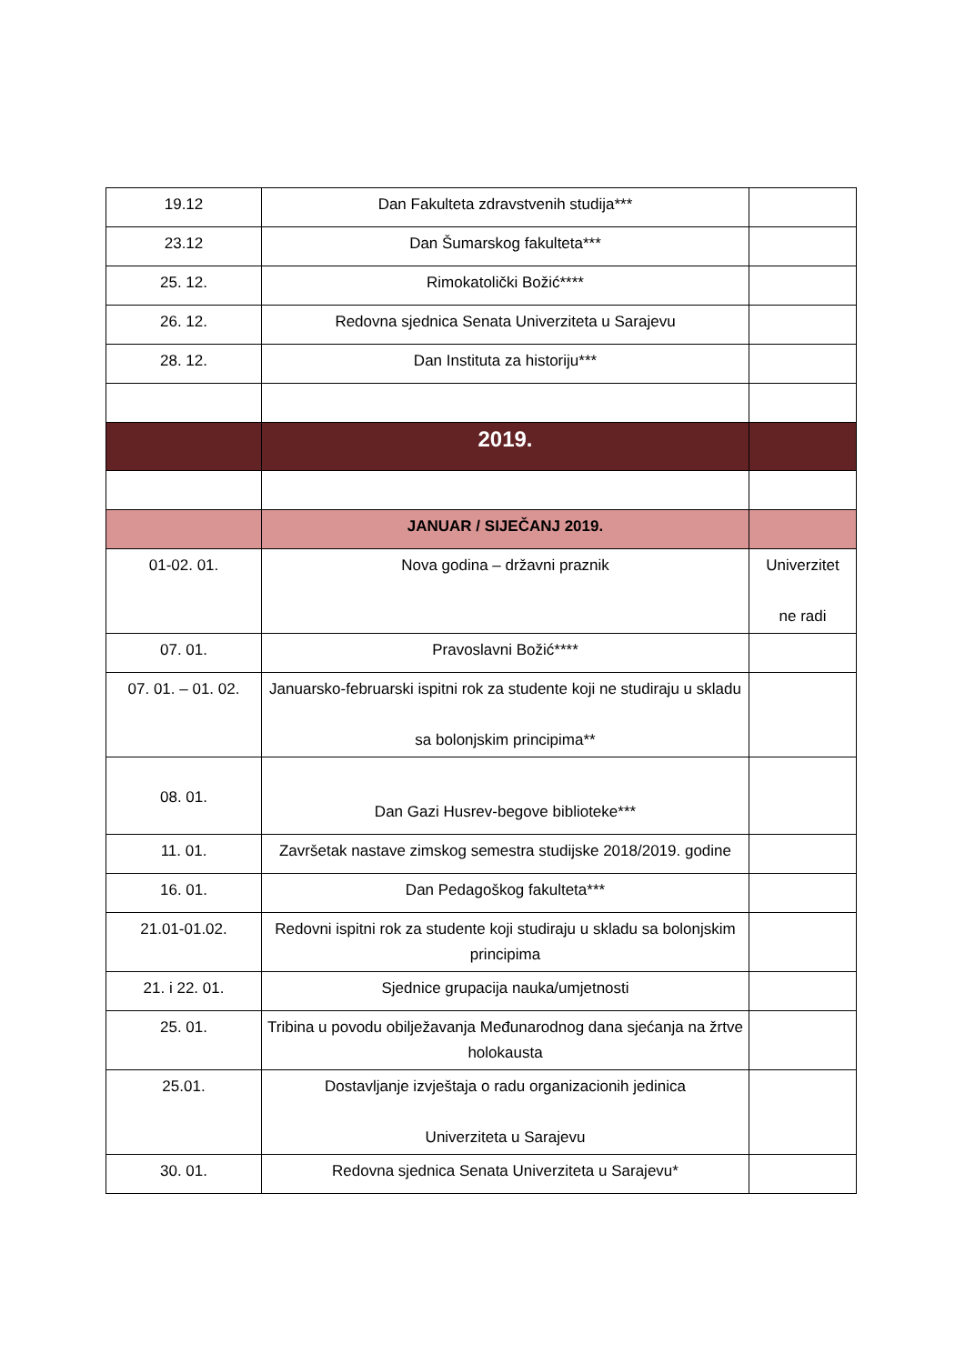| 19.12 | Dan Fakulteta zdravstvenih studija*** | |
| 23.12 | Dan Šumarskog fakulteta*** | |
| 25. 12. | Rimokatolički Božić**** | |
| 26. 12. | Redovna sjednica Senata Univerziteta u Sarajevu | |
| 28. 12. | Dan Instituta za historiju*** | |
| | 2019. | |
| | JANUAR / SIJEČANJ 2019. | |
| 01-02. 01. | Nova godina – državni praznik | Univerzitet ne radi |
| 07. 01. | Pravoslavni Božić**** | |
| 07. 01. – 01. 02. | Januarsko-februarski ispitni rok za studente koji ne studiraju u skladu sa bolonjskim principima** | |
| 08. 01. | Dan Gazi Husrev-begove biblioteke*** | |
| 11. 01. | Završetak nastave zimskog semestra studijske 2018/2019. godine | |
| 16. 01. | Dan Pedagoškog fakulteta*** | |
| 21.01-01.02. | Redovni ispitni rok za studente koji studiraju u skladu sa bolonjskim principima | |
| 21. i 22. 01. | Sjednice grupacija nauka/umjetnosti | |
| 25. 01. | Tribina u povodu obilježavanja Međunarodnog dana sjećanja na žrtve holokausta | |
| 25.01. | Dostavljanje izvještaja o radu organizacionih jedinica Univerziteta u Sarajevu | |
| 30. 01. | Redovna sjednica Senata Univerziteta u Sarajevu* | |